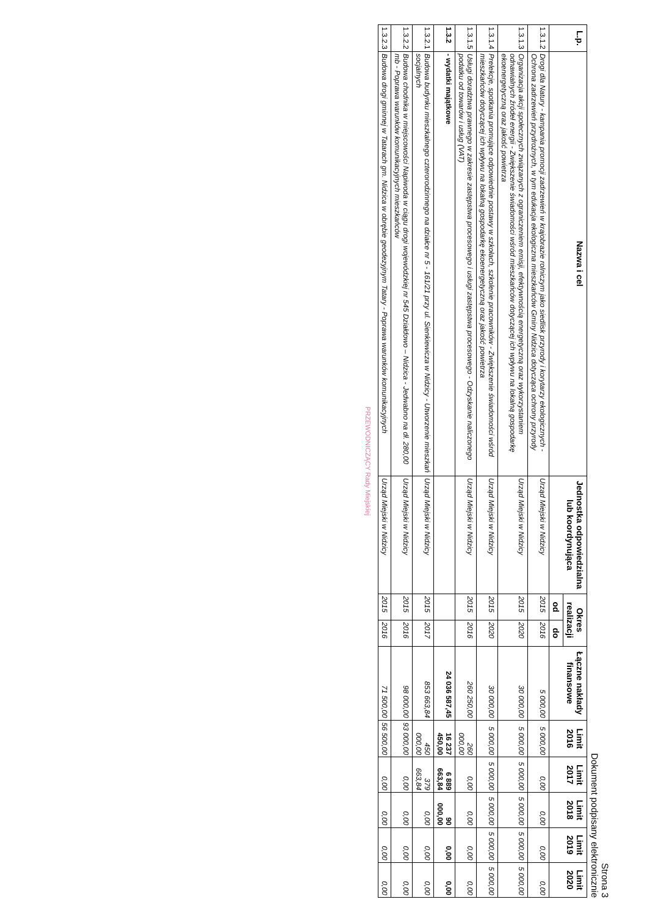Strona 3
Dokument podpisany elektronicznie
| L.p. | Nazwa i cel | Jednostka odpowiedzialna lub koordynująca | Okres realizacji | | Łączne nakłady finansowe | Limit 2016 | Limit 2017 | Limit 2018 | Limit 2019 | Limit 2020 |
| --- | --- | --- | --- | --- | --- | --- | --- | --- | --- | --- |
| | | | od | do | | | | | | |
| 1.3.1.2 | Drogi dla Natury - kampania promocji zadrzewień w krajobrazie rolniczym jako siedlisk przyrody i korytarzy ekologicznych - Ochrona zadrzewień przydrożnych, w tym edukacja ekologiczna mieszkańców Gminy Nidzica dotycząca ochrony przyrody | Urząd Miejski w Nidzicy | 2015 | 2016 | 5 000,00 | 5 000,00 | 0,00 | 0,00 | 0,00 | 0,00 |
| 1.3.1.3 | Organizacja akcji społecznych związanych z ograniczeniem emisji, efektywnością energetyczną oraz wykorzystaniem odnawialnych źródeł energii - Zwiększenie świadomości wśród mieszkańców dotyczącej ich wpływu na lokalną gospodarkę ekoenergetyczną oraz jakość powietrza | Urząd Miejski w Nidzicy | 2015 | 2020 | 30 000,00 | 5 000,00 | 5 000,00 | 5 000,00 | 5 000,00 | 5 000,00 |
| 1.3.1.4 | Prelekcje, spotkania promujące odpowiednie postawy w szkołach, szkolenie pracowników - Zwiększenie świadomości wśród mieszkańców dotyczącej ich wpływu na lokalną gospodarkę ekoenergetyczną oraz jakość powietrza | Urząd Miejski w Nidzicy | 2015 | 2020 | 30 000,00 | 5 000,00 | 5 000,00 | 5 000,00 | 5 000,00 | 5 000,00 |
| 1.3.1.5 | Usługi doradztwa prawnego w zakresie zastępstwa procesowego i usługi zastępstwa procesowego - Odzyskanie naliczonego podatku od towarów i usług (VAT) | Urząd Miejski w Nidzicy | 2015 | 2016 | 260 250,00 | 260 000,00 | 0,00 | 0,00 | 0,00 | 0,00 |
| 1.3.2 | - wydatki majątkowe | | | | 24 036 587,45 | 16 237 450,00 | 6 889 663,84 | 90 000,00 | 0,00 | 0,00 |
| 1.3.2.1 | Budowa budynku mieszkalnego czterorodzinnego na działce nr 5 - 161/21 przy ul. Sienkiewicza w Nidzicy - Utworzenie mieszkań socjalnych | Urząd Miejski w Nidzicy | 2015 | 2017 | 853 663,84 | 450 000,00 | 379 663,84 | 0,00 | 0,00 | 0,00 |
| 1.3.2.2 | Budowa chodnika w miejscowości Napiwoda w ciągu drogi wojewódzkiej nr 545 Działdowo – Nidzica - Jedwabno na dł. 280,00 mb - Poprawa warunków komunikacyjnych mieszkańców | Urząd Miejski w Nidzicy | 2015 | 2016 | 98 000,00 | 93 000,00 | 0,00 | 0,00 | 0,00 | 0,00 |
| 1.3.2.3 | Budowa drogi gminnej w Tatarach gm. Nidzica w obrębie geodezyjnym Tatary - Poprawa warunków komunikacyjnych | Urząd Miejski w Nidzicy | 2015 | 2016 | 71 500,00 | 56 500,00 | 0,00 | 0,00 | 0,00 | 0,00 |
PRZEWODNICZĄCY Rady Miejskiej